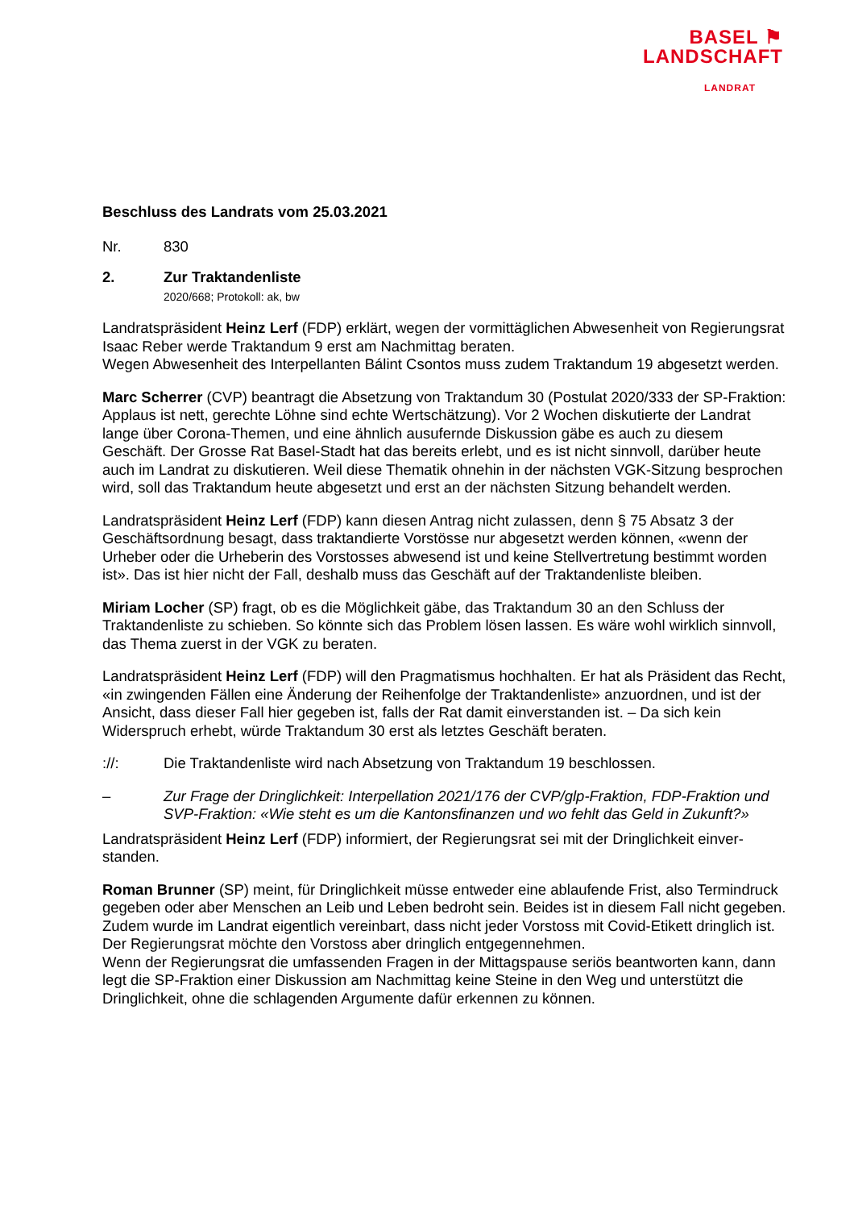BASEL ⚑
LANDSCHAFT
LANDRAT
Beschluss des Landrats vom 25.03.2021
Nr. 830
2. Zur Traktandenliste
2020/668; Protokoll: ak, bw
Landratspräsident Heinz Lerf (FDP) erklärt, wegen der vormittäglichen Abwesenheit von Regie­rungsrat Isaac Reber werde Traktandum 9 erst am Nachmittag beraten.
Wegen Abwesenheit des Interpellanten Bálint Csontos muss zudem Traktandum 19 abgesetzt werden.
Marc Scherrer (CVP) beantragt die Absetzung von Traktandum 30 (Postulat 2020/333 der SP-Fraktion: Applaus ist nett, gerechte Löhne sind echte Wertschätzung). Vor 2 Wochen diskutierte der Landrat lange über Corona-Themen, und eine ähnlich ausufernde Diskussion gäbe es auch zu diesem Geschäft. Der Grosse Rat Basel-Stadt hat das bereits erlebt, und es ist nicht sinnvoll, dar­über heute auch im Landrat zu diskutieren. Weil diese Thematik ohnehin in der nächsten VGK-Sitzung besprochen wird, soll das Traktandum heute abgesetzt und erst an der nächsten Sitzung behandelt werden.
Landratspräsident Heinz Lerf (FDP) kann diesen Antrag nicht zulassen, denn § 75 Absatz 3 der Geschäftsordnung besagt, dass traktandierte Vorstösse nur abgesetzt werden können, «wenn der Urheber oder die Urheberin des Vorstosses abwesend ist und keine Stellvertretung bestimmt wor­den ist». Das ist hier nicht der Fall, deshalb muss das Geschäft auf der Traktandenliste bleiben.
Miriam Locher (SP) fragt, ob es die Möglichkeit gäbe, das Traktandum 30 an den Schluss der Traktandenliste zu schieben. So könnte sich das Problem lösen lassen. Es wäre wohl wirklich sinnvoll, das Thema zuerst in der VGK zu beraten.
Landratspräsident Heinz Lerf (FDP) will den Pragmatismus hochhalten. Er hat als Präsident das Recht, «in zwingenden Fällen eine Änderung der Reihenfolge der Traktandenliste» anzuordnen, und ist der Ansicht, dass dieser Fall hier gegeben ist, falls der Rat damit einverstanden ist. – Da sich kein Widerspruch erhebt, würde Traktandum 30 erst als letztes Geschäft beraten.
://: Die Traktandenliste wird nach Absetzung von Traktandum 19 beschlossen.
– Zur Frage der Dringlichkeit: Interpellation 2021/176 der CVP/glp-Fraktion, FDP-Fraktion und SVP-Fraktion: «Wie steht es um die Kantonsfinanzen und wo fehlt das Geld in Zu­kunft?»
Landratspräsident Heinz Lerf (FDP) informiert, der Regierungsrat sei mit der Dringlichkeit einver­standen.
Roman Brunner (SP) meint, für Dringlichkeit müsse entweder eine ablaufende Frist, also Termin­druck gegeben oder aber Menschen an Leib und Leben bedroht sein. Beides ist in diesem Fall nicht gegeben. Zudem wurde im Landrat eigentlich vereinbart, dass nicht jeder Vorstoss mit Covid-Etikett dringlich ist. Der Regierungsrat möchte den Vorstoss aber dringlich entgegennehmen.
Wenn der Regierungsrat die umfassenden Fragen in der Mittagspause seriös beantworten kann, dann legt die SP-Fraktion einer Diskussion am Nachmittag keine Steine in den Weg und unter­stützt die Dringlichkeit, ohne die schlagenden Argumente dafür erkennen zu können.